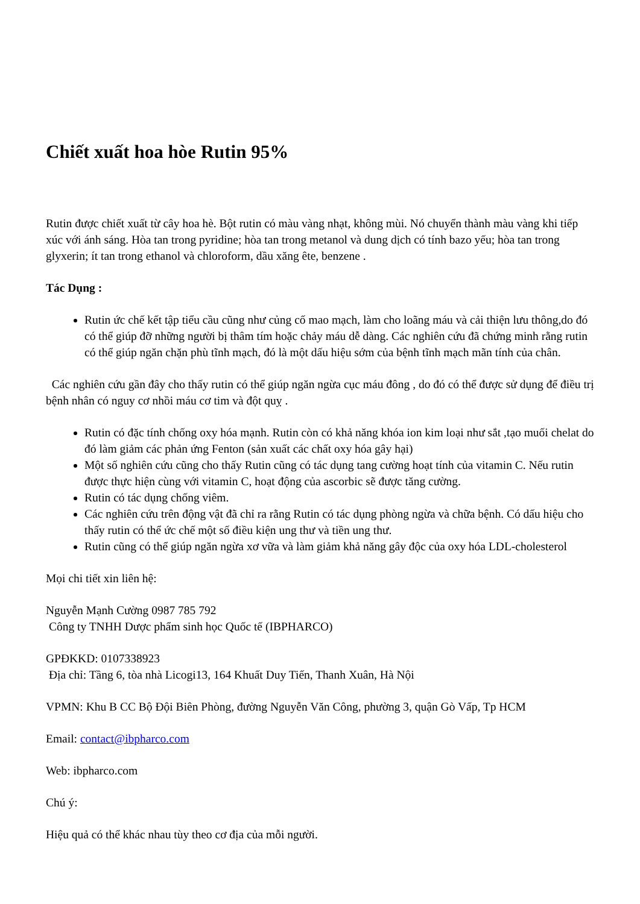Chiết xuất hoa hòe Rutin 95%
Rutin được chiết xuất từ cây hoa hè. Bột rutin có màu vàng nhạt, không mùi. Nó chuyển thành màu vàng khi tiếp xúc với ánh sáng. Hòa tan trong pyridine; hòa tan trong metanol và dung dịch có tính bazo yếu; hòa tan trong glyxerin; ít tan trong ethanol và chloroform, dầu xăng ête, benzene .
Tác Dụng :
Rutin ức chế kết tập tiểu cầu cũng như củng cố mao mạch, làm cho loãng máu và cải thiện lưu thông,do đó có thể giúp đỡ những người bị thâm tím hoặc chảy máu dễ dàng. Các nghiên cứu đã chứng minh rằng rutin có thể giúp ngăn chặn phù tĩnh mạch, đó là một dấu hiệu sớm của bệnh tĩnh mạch mãn tính của chân.
Các nghiên cứu gần đây cho thấy rutin có thể giúp ngăn ngừa cục máu đông , do đó có thể được sử dụng để điều trị bệnh nhân có nguy cơ nhồi máu cơ tim và đột quỵ .
Rutin có đặc tính chống oxy hóa mạnh. Rutin còn có khả năng khóa ion kim loại như sắt ,tạo muối chelat do đó làm giảm các phản ứng Fenton (sản xuất các chất oxy hóa gây hại)
Một số nghiên cứu cũng cho thấy Rutin cũng có tác dụng tang cường hoạt tính của vitamin C. Nếu rutin được thực hiện cùng với vitamin C, hoạt động của ascorbic sẽ được tăng cường.
Rutin có tác dụng chống viêm.
Các nghiên cứu trên động vật đã chỉ ra rằng Rutin có tác dụng phòng ngừa và chữa bệnh. Có dấu hiệu cho thấy rutin có thể ức chế một số điều kiện ung thư và tiền ung thư.
Rutin cũng có thể giúp ngăn ngừa xơ vữa và làm giảm khả năng gây độc của oxy hóa LDL-cholesterol
Mọi chi tiết xin liên hệ:
Nguyễn Mạnh Cường 0987 785 792
Công ty TNHH Dược phẩm sinh học Quốc tế (IBPHARCO)
GPĐKKD: 0107338923
Địa chỉ: Tầng 6, tòa nhà Licogi13, 164 Khuất Duy Tiến, Thanh Xuân, Hà Nội
VPMN: Khu B CC Bộ Đội Biên Phòng, đường Nguyễn Văn Công, phường 3, quận Gò Vấp, Tp HCM
Email: contact@ibpharco.com
Web: ibpharco.com
Chú ý:
Hiệu quả có thể khác nhau tùy theo cơ địa của mỗi người.